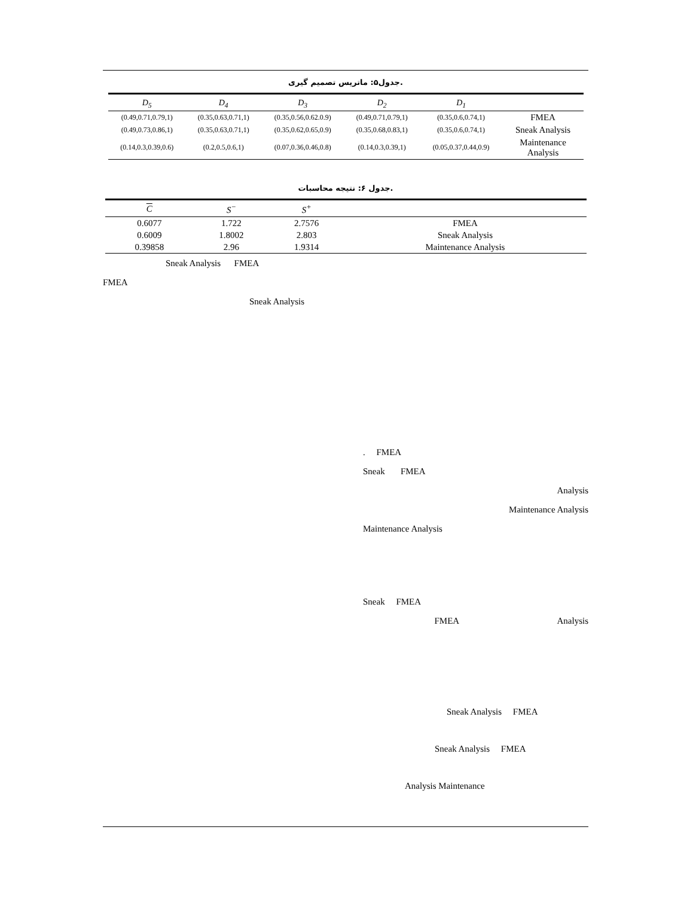جدول۵: ماتریس تصمیم گیری.
| D<sub>5</sub> | D<sub>4</sub> | D<sub>3</sub> | D<sub>2</sub> | D<sub>1</sub> | |
| --- | --- | --- | --- | --- | --- |
| (0.49,0.71,0.79,1) | (0.35,0.63,0.71,1) | (0.35,0.56,0.62.0.9) | (0.49,0.71,0.79,1) | (0.35,0.6,0.74,1) | FMEA |
| (0.49,0.73,0.86,1) | (0.35,0.63,0.71,1) | (0.35,0.62,0.65,0.9) | (0.35,0.68,0.83,1) | (0.35,0.6,0.74,1) | Sneak Analysis |
| (0.14,0.3,0.39,0.6) | (0.2,0.5,0.6,1) | (0.07,0.36,0.46,0.8) | (0.14,0.3,0.39,1) | (0.05,0.37,0.44,0.9) | Maintenance Analysis |
جدول ۶: نتیجه محاسبات.
| C | S<sup>−</sup> | S<sup>+</sup> | |
| --- | --- | --- | --- |
| 0.6077 | 1.722 | 2.7576 | FMEA |
| 0.6009 | 1.8002 | 2.803 | Sneak Analysis |
| 0.39858 | 2.96 | 1.9314 | Maintenance Analysis |
Sneak Analysis FMEA
FMEA
Sneak Analysis
. FMEA
Sneak FMEA
Analysis
Maintenance Analysis
Maintenance Analysis
Sneak FMEA
FMEA Analysis
Sneak Analysis FMEA
Sneak Analysis FMEA
Analysis Maintenance